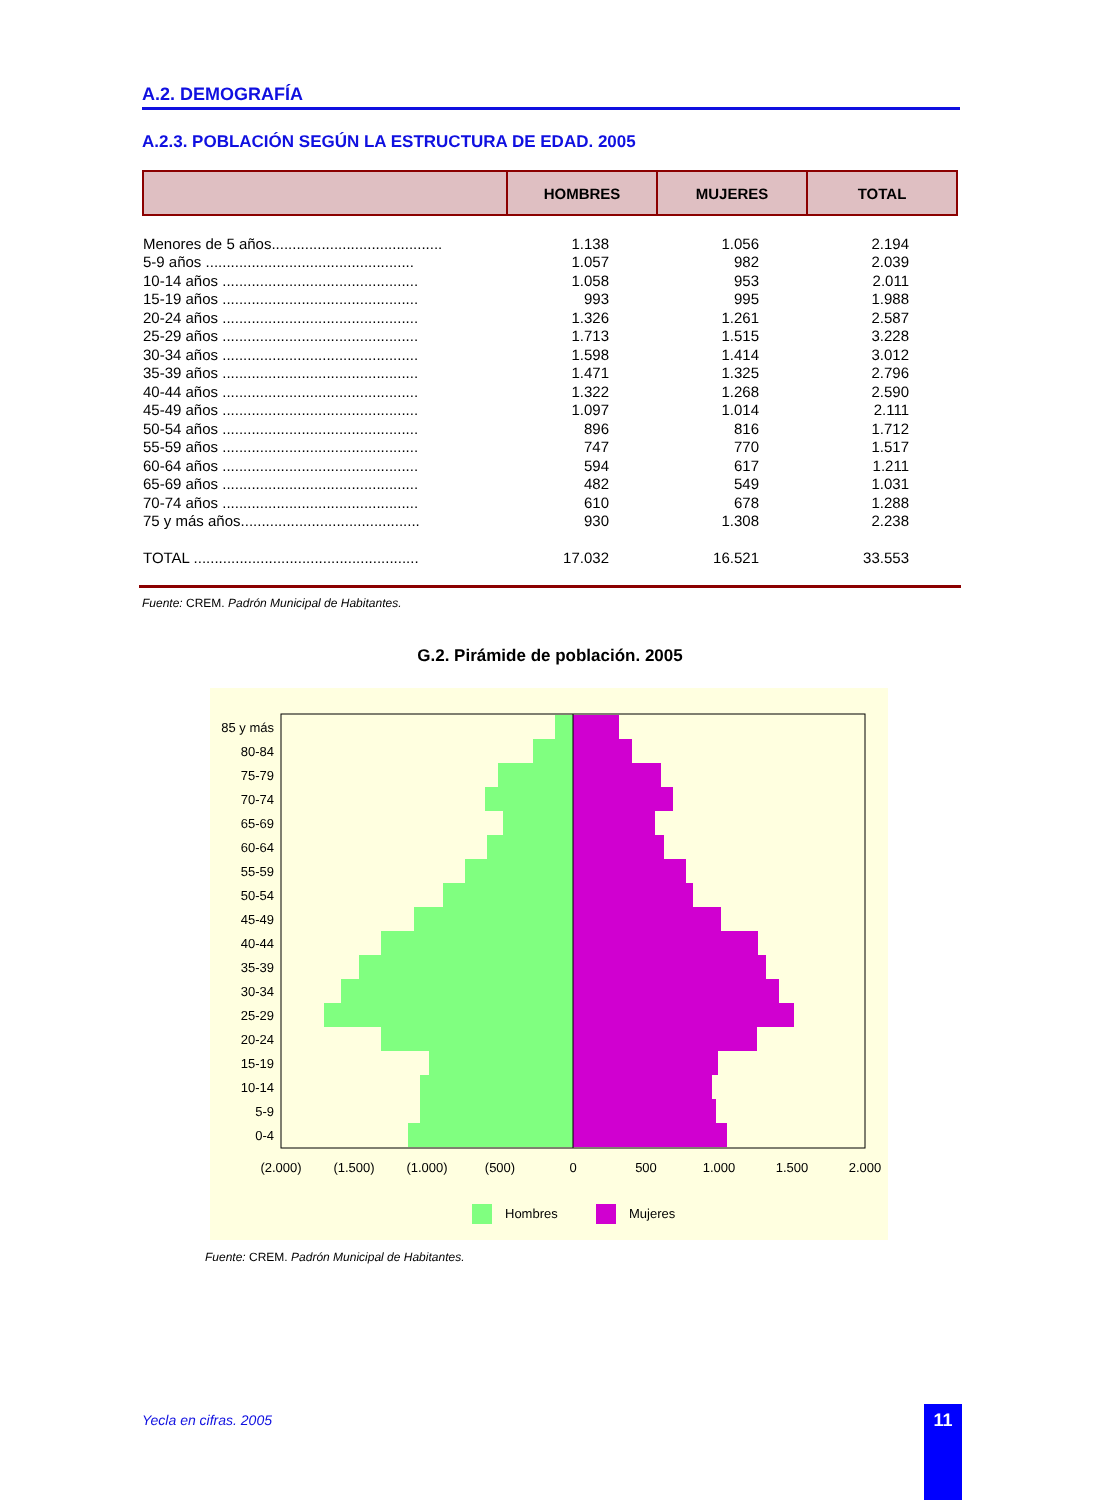A.2. DEMOGRAFÍA
A.2.3. POBLACIÓN SEGÚN LA ESTRUCTURA DE EDAD. 2005
| | HOMBRES | MUJERES | TOTAL |
| --- | --- | --- | --- |
| Menores de 5 años......................................... | 1.138 | 1.056 | 2.194 |
| 5-9 años .................................................. | 1.057 | 982 | 2.039 |
| 10-14 años ............................................... | 1.058 | 953 | 2.011 |
| 15-19 años ............................................... | 993 | 995 | 1.988 |
| 20-24 años ............................................... | 1.326 | 1.261 | 2.587 |
| 25-29 años ............................................... | 1.713 | 1.515 | 3.228 |
| 30-34 años ............................................... | 1.598 | 1.414 | 3.012 |
| 35-39 años ............................................... | 1.471 | 1.325 | 2.796 |
| 40-44 años ............................................... | 1.322 | 1.268 | 2.590 |
| 45-49 años ............................................... | 1.097 | 1.014 | 2.111 |
| 50-54 años ............................................... | 896 | 816 | 1.712 |
| 55-59 años ............................................... | 747 | 770 | 1.517 |
| 60-64 años ............................................... | 594 | 617 | 1.211 |
| 65-69 años ............................................... | 482 | 549 | 1.031 |
| 70-74 años ............................................... | 610 | 678 | 1.288 |
| 75 y más años........................................... | 930 | 1.308 | 2.238 |
| TOTAL ...................................................... | 17.032 | 16.521 | 33.553 |
Fuente: CREM. Padrón Municipal de Habitantes.
G.2. Pirámide de población. 2005
85 y más
80-84
75-79
70-74
65-69
60-64
55-59
50-54
45-49
40-44
35-39
30-34
25-29
20-24
15-19
10-14
5-9
0-4
(2.000)
(1.500)
(1.000)
(500)
0
500
1.000
1.500
2.000
Hombres
Mujeres
Fuente: CREM. Padrón Municipal de Habitantes.
Yecla en cifras. 2005 11